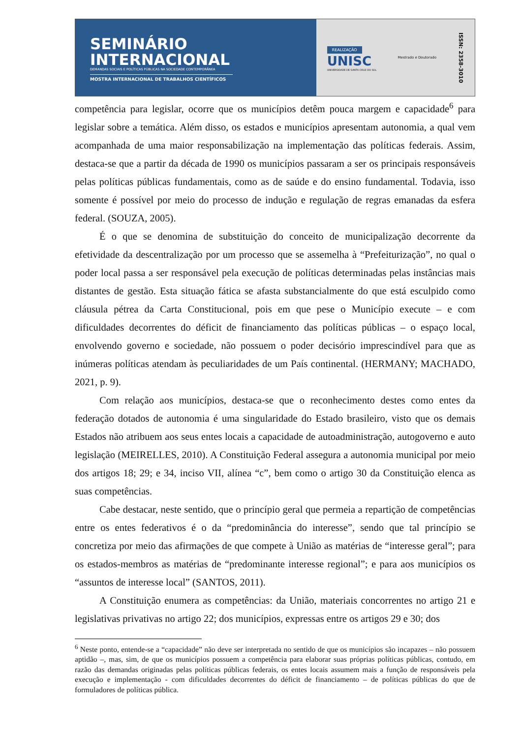SEMINÁRIO
INTERNACIONAL
DEMANDAS SOCIAIS E POLÍTICAS PÚBLICAS NA SOCIEDADE CONTEMPORÂNEA
MOSTRA INTERNACIONAL DE TRABALHOS CIENTÍFICOS
REALIZAÇÃO
UNISC
UNIVERSIDADE DE SANTA CRUZ DO SUL
Mestrado e Doutorado
ISSN: 2358-3010
competência para legislar, ocorre que os municípios detêm pouca margem e capacidade<sup>6</sup> para legislar sobre a temática. Além disso, os estados e municípios apresentam autonomia, a qual vem acompanhada de uma maior responsabilização na implementação das políticas federais. Assim, destaca-se que a partir da década de 1990 os municípios passaram a ser os principais responsáveis pelas políticas públicas fundamentais, como as de saúde e do ensino fundamental. Todavia, isso somente é possível por meio do processo de indução e regulação de regras emanadas da esfera federal. (SOUZA, 2005).
É o que se denomina de substituição do conceito de municipalização decorrente da efetividade da descentralização por um processo que se assemelha à “Prefeiturização”, no qual o poder local passa a ser responsável pela execução de políticas determinadas pelas instâncias mais distantes de gestão. Esta situação fática se afasta substancialmente do que está esculpido como cláusula pétrea da Carta Constitucional, pois em que pese o Município execute – e com dificuldades decorrentes do déficit de financiamento das políticas públicas – o espaço local, envolvendo governo e sociedade, não possuem o poder decisório imprescindível para que as inúmeras políticas atendam às peculiaridades de um País continental. (HERMANY; MACHADO, 2021, p. 9).
Com relação aos municípios, destaca-se que o reconhecimento destes como entes da federação dotados de autonomia é uma singularidade do Estado brasileiro, visto que os demais Estados não atribuem aos seus entes locais a capacidade de autoadministração, autogoverno e auto legislação (MEIRELLES, 2010). A Constituição Federal assegura a autonomia municipal por meio dos artigos 18; 29; e 34, inciso VII, alínea “c”, bem como o artigo 30 da Constituição elenca as suas competências.
Cabe destacar, neste sentido, que o princípio geral que permeia a repartição de competências entre os entes federativos é o da “predominância do interesse”, sendo que tal princípio se concretiza por meio das afirmações de que compete à União as matérias de “interesse geral”; para os estados-membros as matérias de “predominante interesse regional”; e para aos municípios os “assuntos de interesse local” (SANTOS, 2011).
A Constituição enumera as competências: da União, materiais concorrentes no artigo 21 e legislativas privativas no artigo 22; dos municípios, expressas entre os artigos 29 e 30; dos
<sup>6</sup> Neste ponto, entende-se a “capacidade” não deve ser interpretada no sentido de que os municípios são incapazes – não possuem aptidão –, mas, sim, de que os municípios possuem a competência para elaborar suas próprias políticas públicas, contudo, em razão das demandas originadas pelas políticas públicas federais, os entes locais assumem mais a função de responsáveis pela execução e implementação - com dificuldades decorrentes do déficit de financiamento – de políticas públicas do que de formuladores de políticas pública.